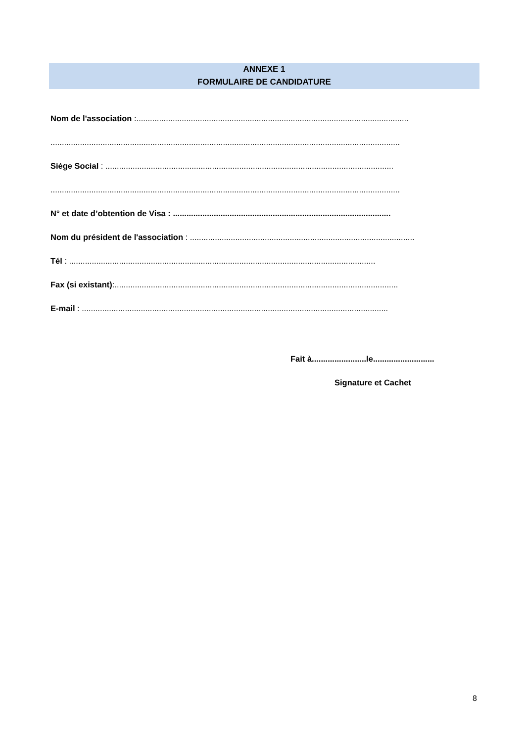ANNEXE 1
FORMULAIRE DE CANDIDATURE
Nom de l'association :........................................................................................................................
..........................................................................................................................................................
Siège Social : ...............................................................................................................................
..........................................................................................................................................................
N° et date d’obtention de Visa : ................................................................................................
Nom du président de l'association : ...................................................................................................
Tél : .......................................................................................................................................
Fax (si existant):.............................................................................................................................
E-mail : .......................................................................................................................................
Fait à........................le...........................
Signature et Cachet
8